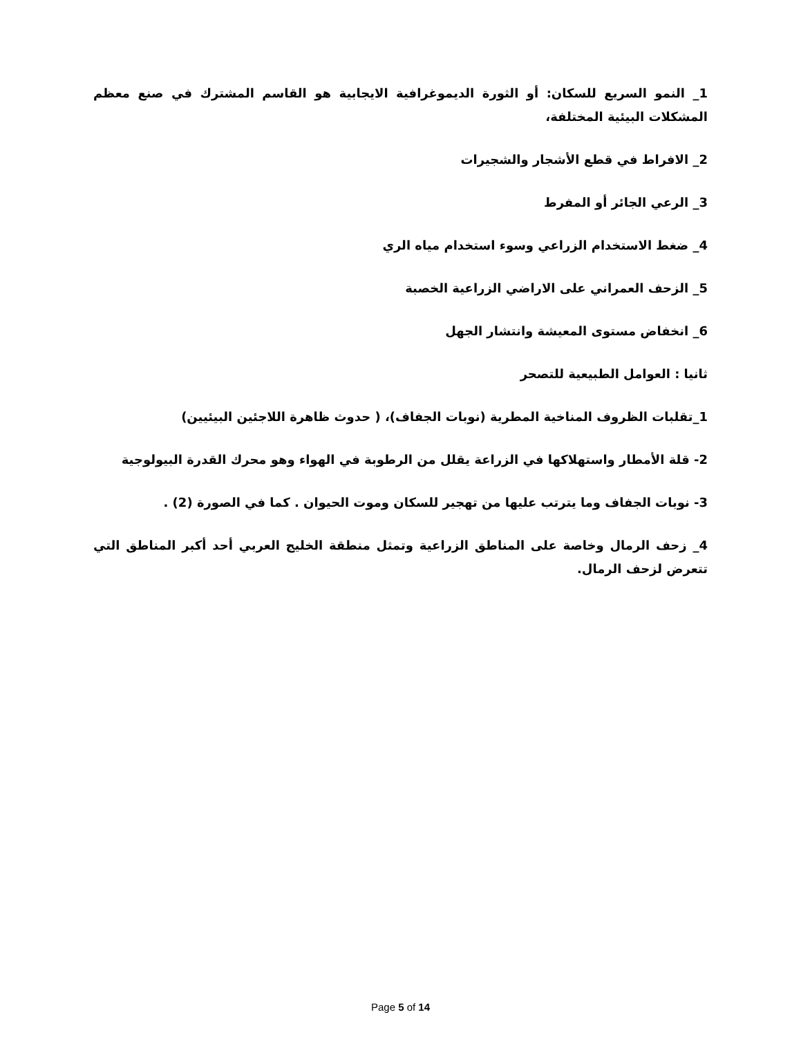1_ النمو السريع للسكان: أو الثورة الديموغرافية الايجابية هو القاسم المشترك في صنع معظم المشكلات البيئية المختلفة،
2_ الافراط في قطع الأشجار والشجيرات
3_ الرعي الجائر أو المفرط
4_ ضغط الاستخدام الزراعي وسوء استخدام مياه الري
5_ الزحف العمراني على الاراضي الزراعية الخصبة
6_ انخفاض مستوى المعيشة وانتشار الجهل
ثانيا : العوامل الطبيعية للتصحر
1_تقلبات الظروف المناخية المطرية (نوبات الجفاف)، ( حدوث ظاهرة اللاجئين البيئيين)
2- قلة الأمطار واستهلاكها في الزراعة يقلل من الرطوبة في الهواء وهو محرك القدرة البيولوجية
3- نوبات الجفاف وما يترتب عليها من تهجير للسكان وموت الحيوان . كما في الصورة (2) .
4_ زحف الرمال وخاصة على المناطق الزراعية وتمثل منطقة الخليج العربي أحد أكبر المناطق التي تتعرض لزحف الرمال.
Page 5 of 14